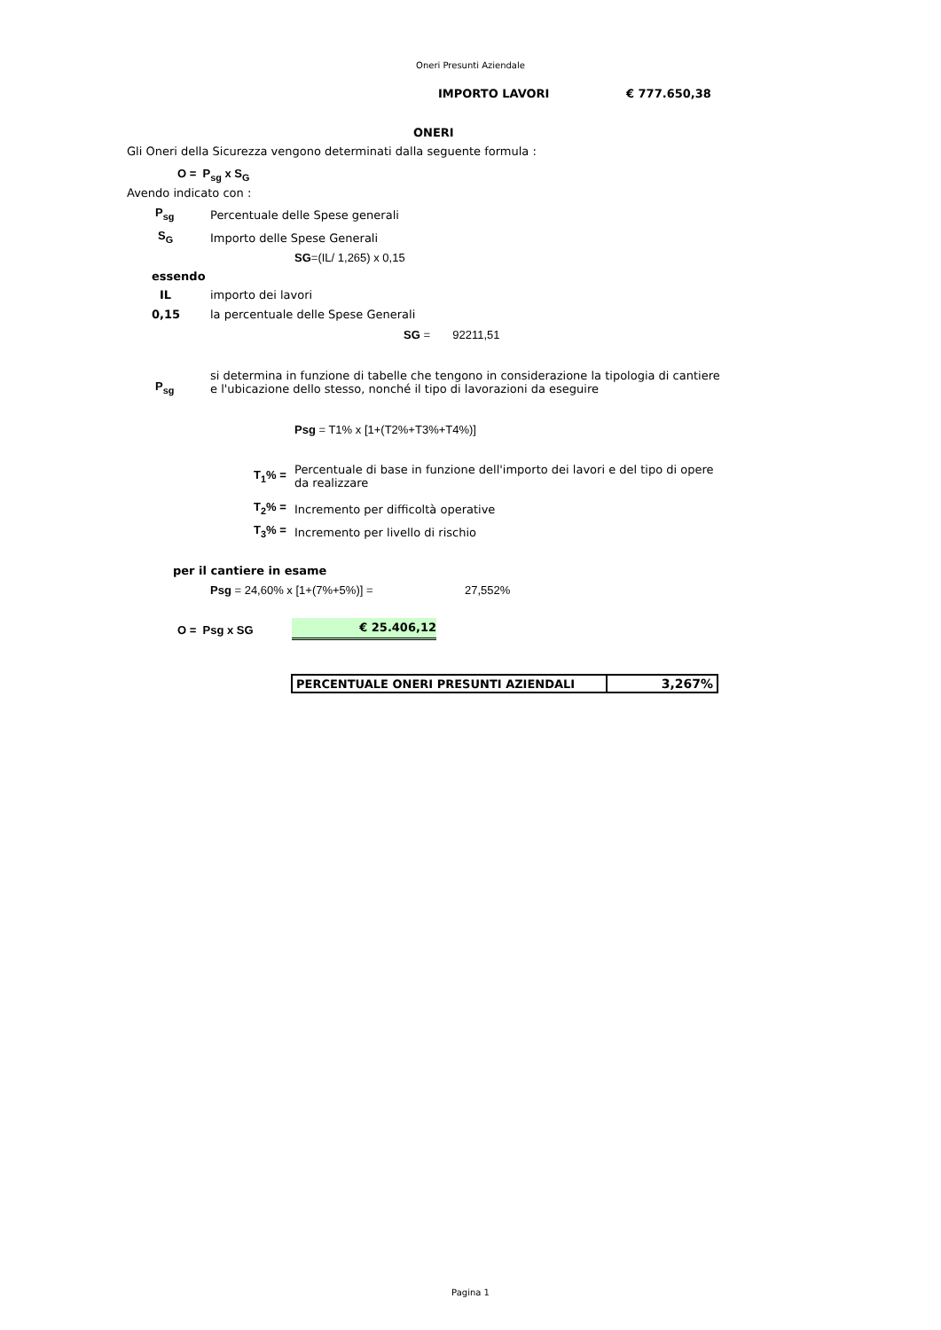Oneri Presunti Aziendale
IMPORTO LAVORI € 777.650,38
ONERI
Gli Oneri della Sicurezza vengono determinati dalla seguente formula :
O = P<sub>sg</sub> x S<sub>G</sub>
Avendo indicato con :
P<sub>sg</sub> Percentuale delle Spese generali
S<sub>G</sub> Importo delle Spese Generali
SG=(IL/ 1,265) x 0,15
essendo
IL importo dei lavori
0,15 la percentuale delle Spese Generali
SG = 92211,51
P<sub>sg</sub>
si determina in funzione di tabelle che tengono in considerazione la tipologia di cantiere
e l'ubicazione dello stesso, nonché il tipo di lavorazioni da eseguire
Psg = T1% x [1+(T2%+T3%+T4%)]
T<sub>1</sub>% =
Percentuale di base in funzione dell'importo dei lavori e del tipo di opere
da realizzare
T<sub>2</sub>% = Incremento per difficoltà operative
T<sub>3</sub>% = Incremento per livello di rischio
per il cantiere in esame
Psg = 24,60% x [1+(7%+5%)] = 27,552%
O = Psg x SG € 25.406,12
| PERCENTUALE ONERI PRESUNTI AZIENDALI | 3,267% |
Pagina 1